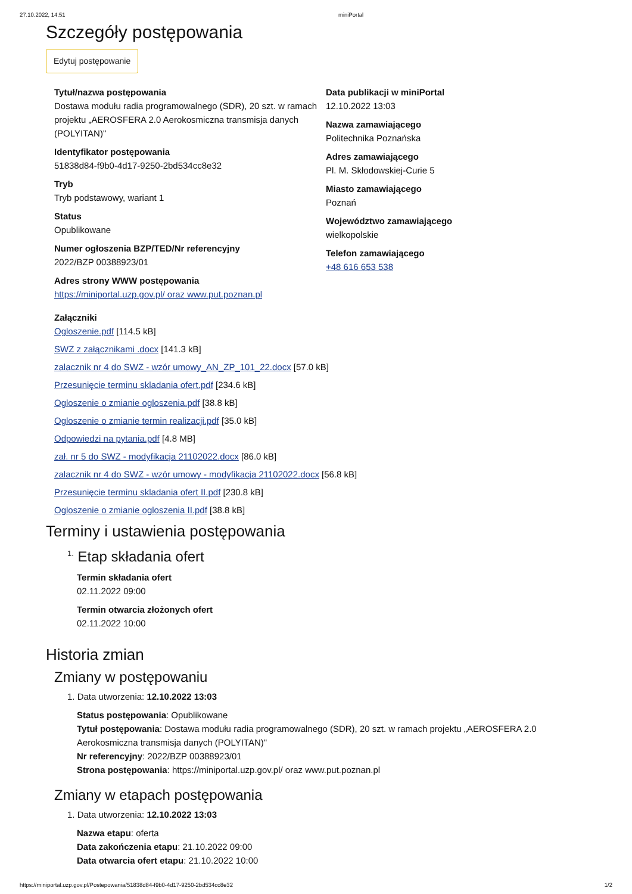27.10.2022, 14:51 miniPortal
Szczegóły postępowania
Edytuj postępowanie
Tytuł/nazwa postępowania
Dostawa modułu radia programowalnego (SDR), 20 szt. w ramach projektu „AEROSFERA 2.0 Aerokosmiczna transmisja danych (POLYITAN)"
Identyfikator postępowania
51838d84-f9b0-4d17-9250-2bd534cc8e32
Tryb
Tryb podstawowy, wariant 1
Status
Opublikowane
Numer ogłoszenia BZP/TED/Nr referencyjny
2022/BZP 00388923/01
Adres strony WWW postępowania
https://miniportal.uzp.gov.pl/ oraz www.put.poznan.pl
Data publikacji w miniPortal
12.10.2022 13:03
Nazwa zamawiającego
Politechnika Poznańska
Adres zamawiającego
Pl. M. Skłodowskiej-Curie 5
Miasto zamawiającego
Poznań
Województwo zamawiającego
wielkopolskie
Telefon zamawiającego
+48 616 653 538
Załączniki
Ogloszenie.pdf [114.5 kB]
SWZ z załącznikami .docx [141.3 kB]
zalacznik nr 4 do SWZ - wzór umowy_AN_ZP_101_22.docx [57.0 kB]
Przesunięcie terminu skladania ofert.pdf [234.6 kB]
Ogloszenie o zmianie ogloszenia.pdf [38.8 kB]
Ogloszenie o zmianie termin realizacji.pdf [35.0 kB]
Odpowiedzi na pytania.pdf [4.8 MB]
zał. nr 5 do SWZ - modyfikacja 21102022.docx [86.0 kB]
zalacznik nr 4 do SWZ - wzór umowy - modyfikacja 21102022.docx [56.8 kB]
Przesunięcie terminu skladania ofert II.pdf [230.8 kB]
Ogloszenie o zmianie ogloszenia II.pdf [38.8 kB]
Terminy i ustawienia postępowania
<sup>1.</sup> Etap składania ofert
Termin składania ofert
02.11.2022 09:00
Termin otwarcia złożonych ofert
02.11.2022 10:00
Historia zmian
Zmiany w postępowaniu
1. Data utworzenia: 12.10.2022 13:03
Status postępowania: Opublikowane
Tytuł postępowania: Dostawa modułu radia programowalnego (SDR), 20 szt. w ramach projektu „AEROSFERA 2.0 Aerokosmiczna transmisja danych (POLYITAN)"
Nr referencyjny: 2022/BZP 00388923/01
Strona postępowania: https://miniportal.uzp.gov.pl/ oraz www.put.poznan.pl
Zmiany w etapach postępowania
1. Data utworzenia: 12.10.2022 13:03
Nazwa etapu: oferta
Data zakończenia etapu: 21.10.2022 09:00
Data otwarcia ofert etapu: 21.10.2022 10:00
https://miniportal.uzp.gov.pl/Postepowania/51838d84-f9b0-4d17-9250-2bd534cc8e32 1/2